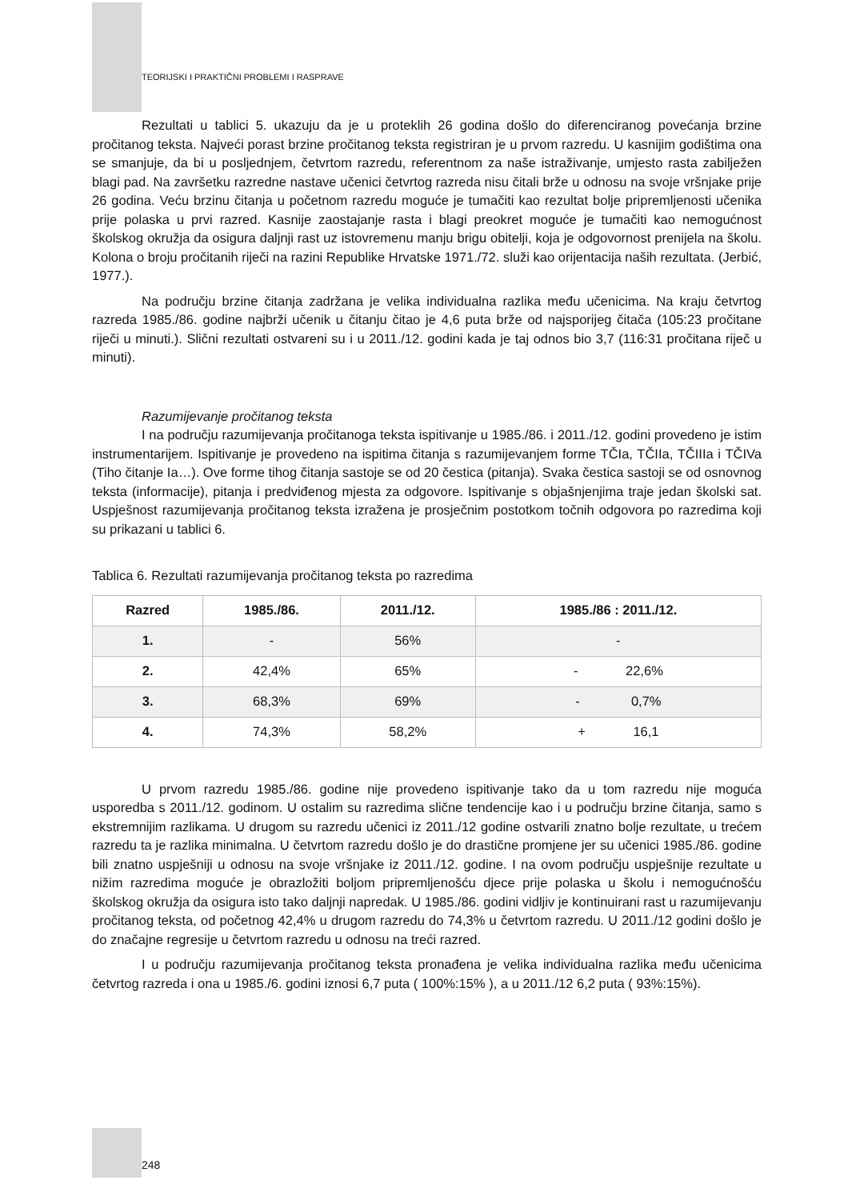TEORIJSKI I PRAKTIČNI PROBLEMI I RASPRAVE
Rezultati u tablici 5. ukazuju da je u proteklih 26 godina došlo do diferenciranog povećanja brzine pročitanog teksta. Najveći porast brzine pročitanog teksta registriran je u prvom razredu. U kasnijim godištima ona se smanjuje, da bi u posljednjem, četvrtom razredu, referentnom za naše istraživanje, umjesto rasta zabilježen blagi pad. Na završetku razredne nastave učenici četvrtog razreda nisu čitali brže u odnosu na svoje vršnjake prije 26 godina. Veću brzinu čitanja u početnom razredu moguće je tumačiti kao rezultat bolje pripremljenosti učenika prije polaska u prvi razred. Kasnije zaostajanje rasta i blagi preokret moguće je tumačiti kao nemogućnost školskog okružja da osigura daljnji rast uz istovremenu manju brigu obitelji, koja je odgovornost prenijela na školu. Kolona o broju pročitanih riječi na razini Republike Hrvatske 1971./72. služi kao orijentacija naših rezultata. (Jerbić, 1977.).
Na području brzine čitanja zadržana je velika individualna razlika među učenicima. Na kraju četvrtog razreda 1985./86. godine najbrži učenik u čitanju čitao je 4,6 puta brže od najsporijeg čitača (105:23 pročitane riječi u minuti.). Slični rezultati ostvareni su i u 2011./12. godini kada je taj odnos bio 3,7 (116:31 pročitana riječ u minuti).
Razumijevanje pročitanog teksta
I na području razumijevanja pročitanoga teksta ispitivanje u 1985./86. i 2011./12. godini provedeno je istim instrumentarijem. Ispitivanje je provedeno na ispitima čitanja s razumijevanjem forme TČIa, TČIIa, TČIIIa i TČIVa (Tiho čitanje Ia…). Ove forme tihog čitanja sastoje se od 20 čestica (pitanja). Svaka čestica sastoji se od osnovnog teksta (informacije), pitanja i predviđenog mjesta za odgovore. Ispitivanje s objašnjenjima traje jedan školski sat. Uspješnost razumijevanja pročitanog teksta izražena je prosječnim postotkom točnih odgovora po razredima koji su prikazani u tablici 6.
Tablica 6. Rezultati razumijevanja pročitanog teksta po razredima
| Razred | 1985./86. | 2011./12. | 1985./86 : 2011./12. |
| --- | --- | --- | --- |
| 1. | - | 56% | - |
| 2. | 42,4% | 65% | - 22,6% |
| 3. | 68,3% | 69% | - 0,7% |
| 4. | 74,3% | 58,2% | + 16,1 |
U prvom razredu 1985./86. godine nije provedeno ispitivanje tako da u tom razredu nije moguća usporedba s 2011./12. godinom. U ostalim su razredima slične tendencije kao i u području brzine čitanja, samo s ekstremnijim razlikama. U drugom su razredu učenici iz 2011./12 godine ostvarili znatno bolje rezultate, u trećem razredu ta je razlika minimalna. U četvrtom razredu došlo je do drastične promjene jer su učenici 1985./86. godine bili znatno uspješniji u odnosu na svoje vršnjake iz 2011./12. godine. I na ovom području uspješnije rezultate u nižim razredima moguće je obrazložiti boljom pripremljenošću djece prije polaska u školu i nemogućnošću školskog okružja da osigura isto tako daljnji napredak. U 1985./86. godini vidljiv je kontinuirani rast u razumijevanju pročitanog teksta, od početnog 42,4% u drugom razredu do 74,3% u četvrtom razredu. U 2011./12 godini došlo je do značajne regresije u četvrtom razredu u odnosu na treći razred.
I u području razumijevanja pročitanog teksta pronađena je velika individualna razlika među učenicima četvrtog razreda i ona u 1985./6. godini iznosi 6,7 puta ( 100%:15% ), a u 2011./12 6,2 puta ( 93%:15%).
248